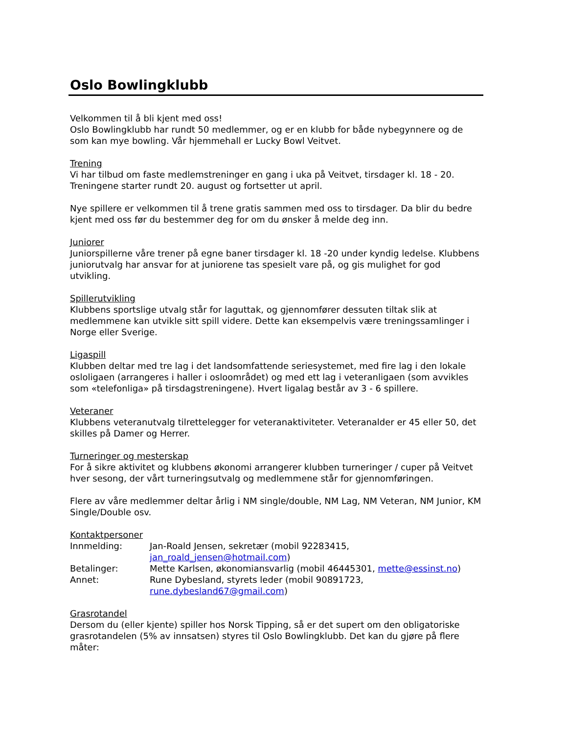Oslo Bowlingklubb
Velkommen til å bli kjent med oss!
Oslo Bowlingklubb har rundt 50 medlemmer, og er en klubb for både nybegynnere og de som kan mye bowling. Vår hjemmehall er Lucky Bowl Veitvet.
Trening
Vi har tilbud om faste medlemstreninger en gang i uka på Veitvet, tirsdager kl. 18 - 20. Treningene starter rundt 20. august og fortsetter ut april.
Nye spillere er velkommen til å trene gratis sammen med oss to tirsdager. Da blir du bedre kjent med oss før du bestemmer deg for om du ønsker å melde deg inn.
Juniorer
Juniorspillerne våre trener på egne baner tirsdager kl. 18 -20 under kyndig ledelse. Klubbens juniorutvalg har ansvar for at juniorene tas spesielt vare på, og gis mulighet for god utvikling.
Spillerutvikling
Klubbens sportslige utvalg står for laguttak, og gjennomfører dessuten tiltak slik at medlemmene kan utvikle sitt spill videre. Dette kan eksempelvis være treningssamlinger i Norge eller Sverige.
Ligaspill
Klubben deltar med tre lag i det landsomfattende seriesystemet, med fire lag i den lokale osloligaen (arrangeres i haller i osloområdet) og med ett lag i veteranligaen (som avvikles som «telefonliga» på tirsdagstreningene). Hvert ligalag består av 3 - 6 spillere.
Veteraner
Klubbens veteranutvalg tilrettelegger for veteranaktiviteter. Veteranalder er 45 eller 50, det skilles på Damer og Herrer.
Turneringer og mesterskap
For å sikre aktivitet og klubbens økonomi arrangerer klubben turneringer / cuper på Veitvet hver sesong, der vårt turneringsutvalg og medlemmene står for gjennomføringen.
Flere av våre medlemmer deltar årlig i NM single/double, NM Lag, NM Veteran, NM Junior, KM Single/Double osv.
Kontaktpersoner
| Innmelding: | Jan-Roald Jensen, sekretær (mobil 92283415, jan_roald_jensen@hotmail.com ) |
| Betalinger: | Mette Karlsen, økonomiansvarlig (mobil 46445301, mette@essinst.no ) |
| Annet: | Rune Dybesland, styrets leder (mobil 90891723, rune.dybesland67@gmail.com ) |
Grasrotandel
Dersom du (eller kjente) spiller hos Norsk Tipping, så er det supert om den obligatoriske grasrotandelen (5% av innsatsen) styres til Oslo Bowlingklubb. Det kan du gjøre på flere måter: